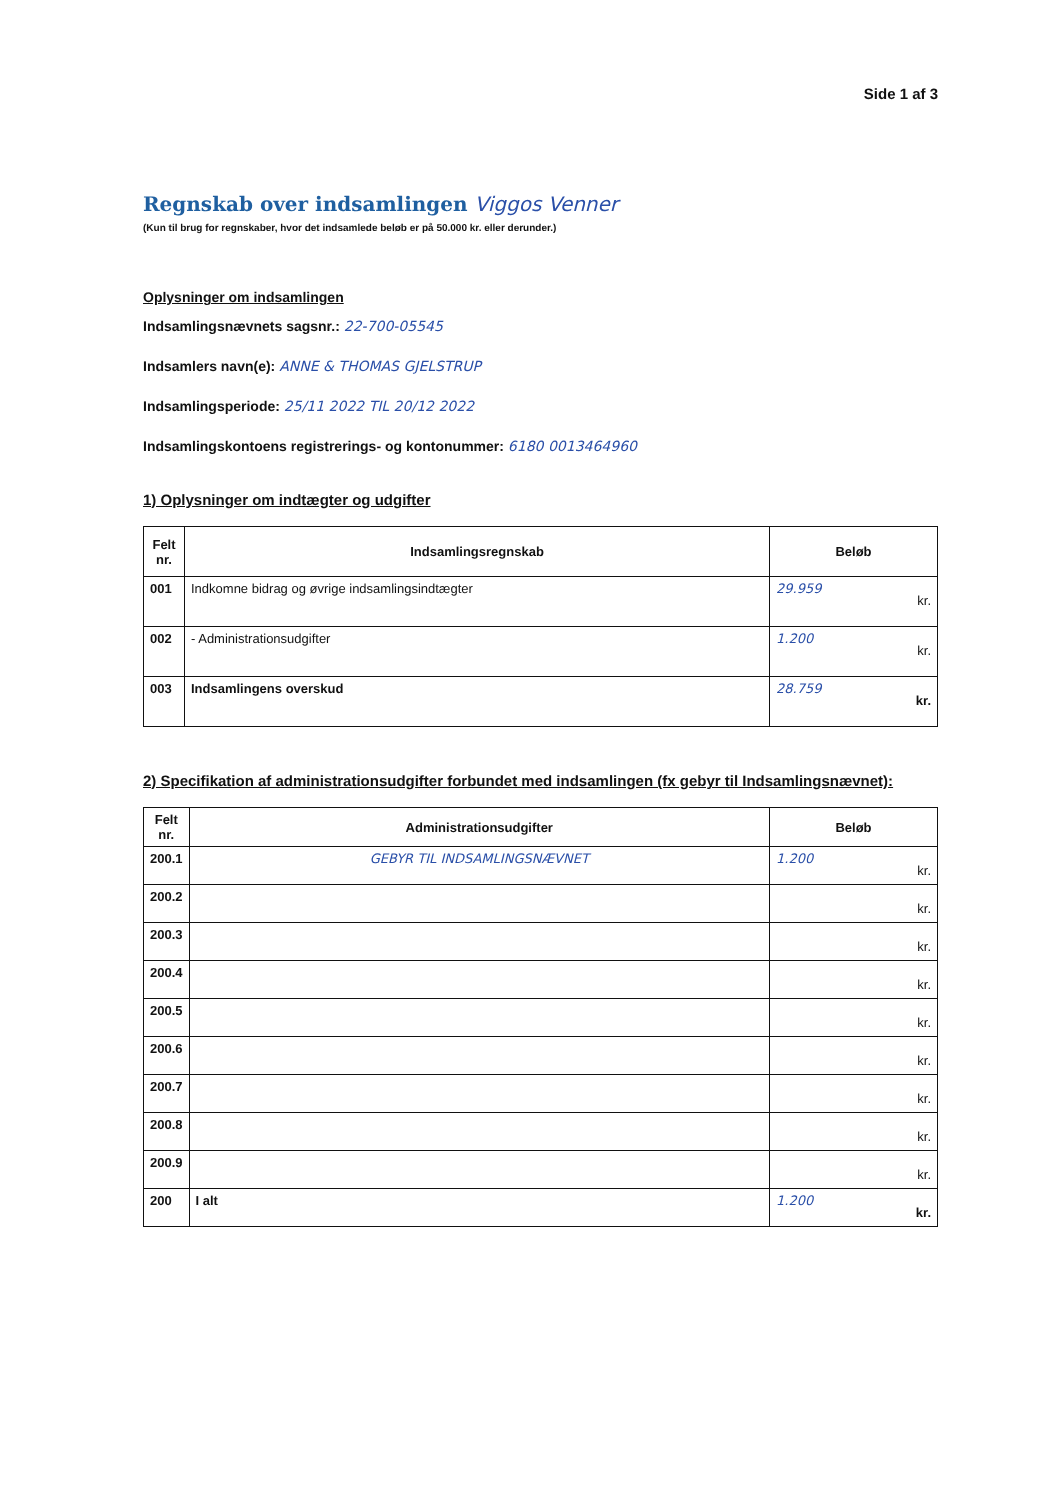Side 1 af 3
Regnskab over indsamlingen Viggos Venner
(Kun til brug for regnskaber, hvor det indsamlede beløb er på 50.000 kr. eller derunder.)
Oplysninger om indsamlingen
Indsamlingsnævnets sagsnr.: 22-700-05545
Indsamlers navn(e): ANNE & THOMAS GJELSTRUP
Indsamlingsperiode: 25/11 2022 TIL 20/12 2022
Indsamlingskontoens registrerings- og kontonummer: 6180 0013464960
1) Oplysninger om indtægter og udgifter
| Felt nr. | Indsamlingsregnskab | Beløb |
| --- | --- | --- |
| 001 | Indkomne bidrag og øvrige indsamlingsindtægter | 29.959 kr. |
| 002 | - Administrationsudgifter | 1.200 kr. |
| 003 | Indsamlingens overskud | 28.759 kr. |
2) Specifikation af administrationsudgifter forbundet med indsamlingen (fx gebyr til Indsamlingsnævnet):
| Felt nr. | Administrationsudgifter | Beløb |
| --- | --- | --- |
| 200.1 | GEBYR TIL INDSAMLINGSNÆVNET | 1.200 kr. |
| 200.2 | | kr. |
| 200.3 | | kr. |
| 200.4 | | kr. |
| 200.5 | | kr. |
| 200.6 | | kr. |
| 200.7 | | kr. |
| 200.8 | | kr. |
| 200.9 | | kr. |
| 200 | I alt | 1.200 kr. |